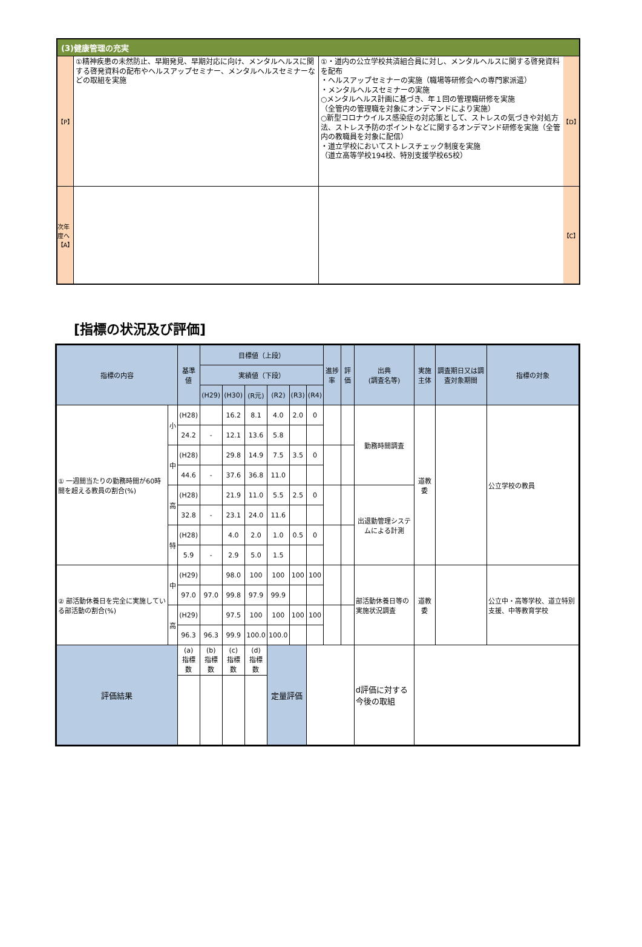(3)健康管理の充実
【P】
①精神疾患の未然防止、早期発見、早期対応に向け、メンタルヘルスに関する啓発資料の配布やヘルスアップセミナー、メンタルヘルスセミナーなどの取組を実施
①・道内の公立学校共済組合員に対し、メンタルヘルスに関する啓発資料を配布
・ヘルスアップセミナーの実施（職場等研修会への専門家派遣）
・メンタルヘルスセミナーの実施
○メンタルヘルス計画に基づき、年１回の管理職研修を実施
（全管内の管理職を対象にオンデマンドにより実施）
○新型コロナウイルス感染症の対応策として、ストレスの気づきや対処方法、ストレス予防のポイントなどに関するオンデマンド研修を実施（全管内の教職員を対象に配信）
・道立学校においてストレスチェック制度を実施
（道立高等学校194校、特別支援学校65校）
【D】
次年度へ 【A】
【C】
[指標の状況及び評価]
| 指標の内容 | | 基準値 | 目標値（上段） | | | | | | 進捗率 | 評価 | 出典 (調査名等) | 実施主体 | 調査期日又は調査対象期間 | 指標の対象 |
| --- | --- | --- | --- | --- | --- | --- | --- | --- | --- | --- | --- | --- | --- | --- |
| | | | 実績値（下段） | | | | | | | | | | | |
| | | | (H29) | (H30) | (R元) | (R2) | (R3) | (R4) | | | | | | |
| ① 一週間当たりの勤務時間が60時間を超える教員の割合(%) | 小 | (H28) | | 16.2 | 8.1 | 4.0 | 2.0 | 0 | | | 勤務時間調査 | 道教委 | | 公立学校の教員 |
| | | 24.2 | - | 12.1 | 13.6 | 5.8 | | | | | | | | |
| | 中 | (H28) | | 29.8 | 14.9 | 7.5 | 3.5 | 0 | | | | | | |
| | | 44.6 | - | 37.6 | 36.8 | 11.0 | | | | | | | | |
| | 高 | (H28) | | 21.9 | 11.0 | 5.5 | 2.5 | 0 | | | 出退勤管理システムによる計測 | | | |
| | | 32.8 | - | 23.1 | 24.0 | 11.6 | | | | | | | | |
| | 特 | (H28) | | 4.0 | 2.0 | 1.0 | 0.5 | 0 | | | | | | |
| | | 5.9 | - | 2.9 | 5.0 | 1.5 | | | | | | | | |
| ② 部活動休養日を完全に実施している部活動の割合(%) | 中 | (H29) | | 98.0 | 100 | 100 | 100 | 100 | | | 部活動休養日等の実施状況調査 | 道教委 | | 公立中・高等学校、道立特別支援、中等教育学校 |
| | | 97.0 | 97.0 | 99.8 | 97.9 | 99.9 | | | | | | | | |
| | 高 | (H29) | | 97.5 | 100 | 100 | 100 | 100 | | | | | | |
| | | 96.3 | 96.3 | 99.9 | 100.0 | 100.0 | | | | | | | | |
| 評価結果 | | (a) 指標数 | (b) 指標数 | (c) 指標数 | (d) 指標数 | 定量評価 | | | | | d評価に対する今後の取組 | | | |